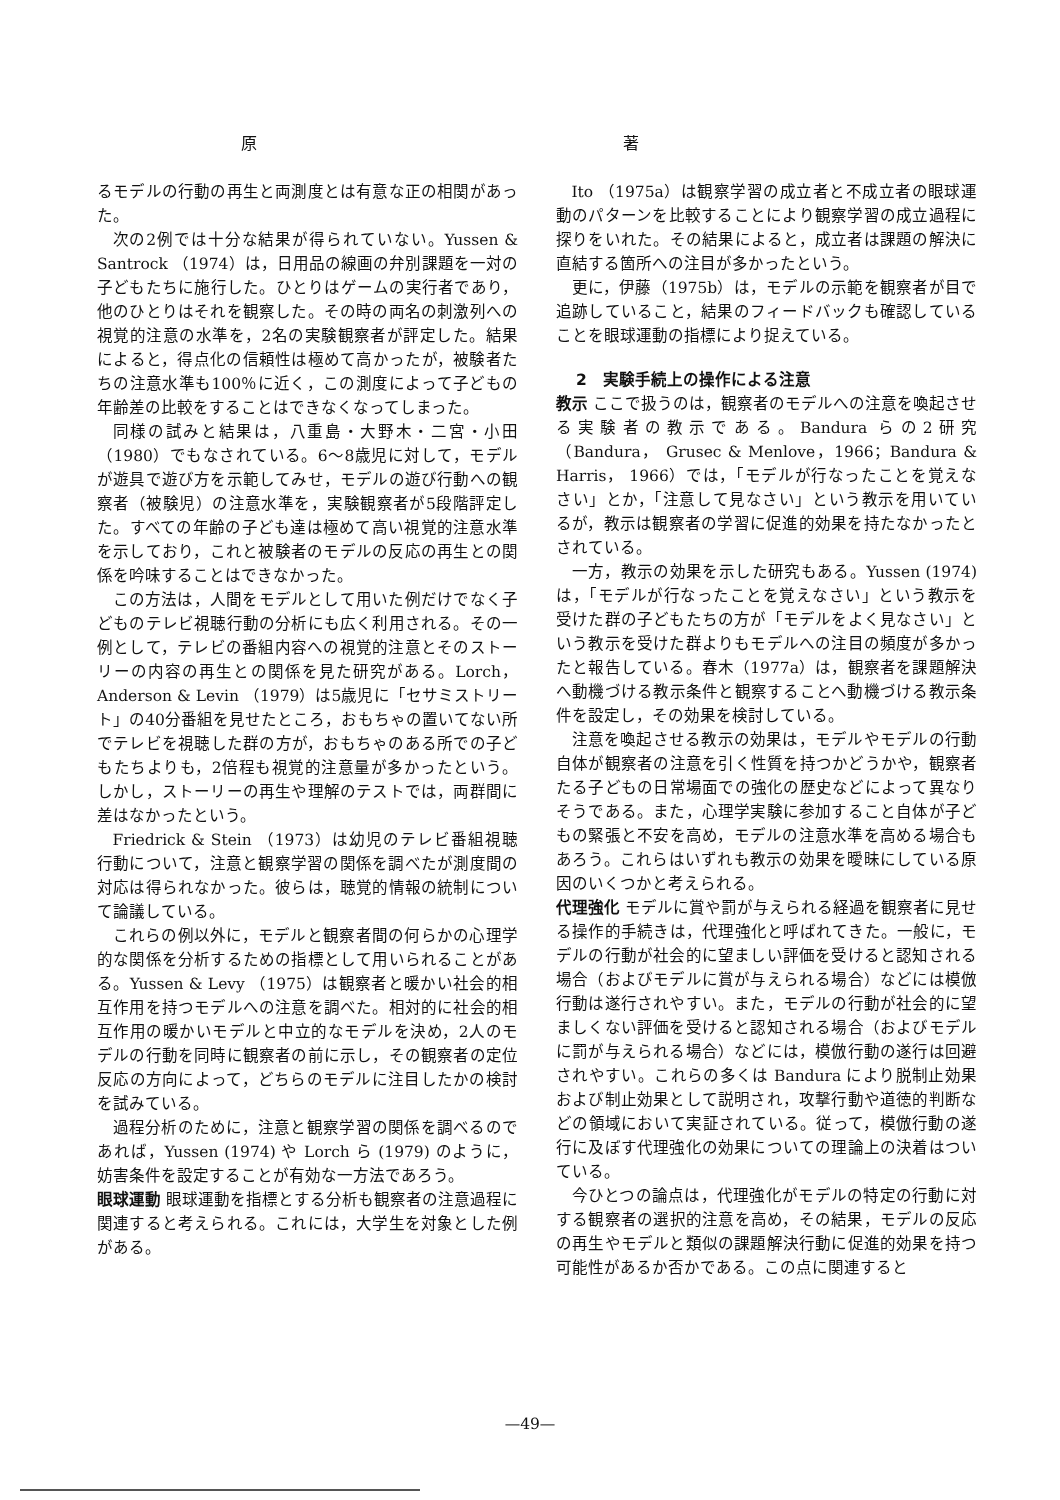原 著
るモデルの行動の再生と両測度とは有意な正の相関があった。
次の2例では十分な結果が得られていない。Yussen & Santrock （1974）は，日用品の線画の弁別課題を一対の子どもたちに施行した。ひとりはゲームの実行者であり，他のひとりはそれを観察した。その時の両名の刺激列への視覚的注意の水準を，2名の実験観察者が評定した。結果によると，得点化の信頼性は極めて高かったが，被験者たちの注意水準も100％に近く，この測度によって子どもの年齢差の比較をすることはできなくなってしまった。
同様の試みと結果は，八重島・大野木・二宮・小田（1980）でもなされている。6～8歳児に対して，モデルが遊具で遊び方を示範してみせ，モデルの遊び行動への観察者（被験児）の注意水準を，実験観察者が5段階評定した。すべての年齢の子ども達は極めて高い視覚的注意水準を示しており，これと被験者のモデルの反応の再生との関係を吟味することはできなかった。
この方法は，人間をモデルとして用いた例だけでなく子どものテレビ視聴行動の分析にも広く利用される。その一例として，テレビの番組内容への視覚的注意とそのストーリーの内容の再生との関係を見た研究がある。Lorch， Anderson & Levin （1979）は5歳児に「セサミストリート」の40分番組を見せたところ，おもちゃの置いてない所でテレビを視聴した群の方が，おもちゃのある所での子どもたちよりも，2倍程も視覚的注意量が多かったという。しかし，ストーリーの再生や理解のテストでは，両群間に差はなかったという。
Friedrick & Stein （1973）は幼児のテレビ番組視聴行動について，注意と観察学習の関係を調べたが測度間の対応は得られなかった。彼らは，聴覚的情報の統制について論議している。
これらの例以外に，モデルと観察者間の何らかの心理学的な関係を分析するための指標として用いられることがある。Yussen & Levy （1975）は観察者と暖かい社会的相互作用を持つモデルへの注意を調べた。相対的に社会的相互作用の暖かいモデルと中立的なモデルを決め，2人のモデルの行動を同時に観察者の前に示し，その観察者の定位反応の方向によって，どちらのモデルに注目したかの検討を試みている。
過程分析のために，注意と観察学習の関係を調べるのであれば，Yussen (1974) や Lorch ら (1979) のように，妨害条件を設定することが有効な一方法であろう。
眼球運動 眼球運動を指標とする分析も観察者の注意過程に関連すると考えられる。これには，大学生を対象とした例がある。
Ito （1975a）は観察学習の成立者と不成立者の眼球運動のパターンを比較することにより観察学習の成立過程に探りをいれた。その結果によると，成立者は課題の解決に直結する箇所への注目が多かったという。
更に，伊藤（1975b）は，モデルの示範を観察者が目で追跡していること，結果のフィードバックも確認していることを眼球運動の指標により捉えている。
2　実験手続上の操作による注意
教示 ここで扱うのは，観察者のモデルへの注意を喚起させる実験者の教示である。Bandura らの2研究（Bandura， Grusec & Menlove，1966；Bandura & Harris， 1966）では，「モデルが行なったことを覚えなさい」とか，「注意して見なさい」という教示を用いているが，教示は観察者の学習に促進的効果を持たなかったとされている。
一方，教示の効果を示した研究もある。Yussen (1974) は，「モデルが行なったことを覚えなさい」という教示を受けた群の子どもたちの方が「モデルをよく見なさい」という教示を受けた群よりもモデルへの注目の頻度が多かったと報告している。春木（1977a）は，観察者を課題解決へ動機づける教示条件と観察することへ動機づける教示条件を設定し，その効果を検討している。
注意を喚起させる教示の効果は，モデルやモデルの行動自体が観察者の注意を引く性質を持つかどうかや，観察者たる子どもの日常場面での強化の歴史などによって異なりそうである。また，心理学実験に参加すること自体が子どもの緊張と不安を高め，モデルの注意水準を高める場合もあろう。これらはいずれも教示の効果を曖昧にしている原因のいくつかと考えられる。
代理強化 モデルに賞や罰が与えられる経過を観察者に見せる操作的手続きは，代理強化と呼ばれてきた。一般に，モデルの行動が社会的に望ましい評価を受けると認知される場合（およびモデルに賞が与えられる場合）などには模倣行動は遂行されやすい。また，モデルの行動が社会的に望ましくない評価を受けると認知される場合（およびモデルに罰が与えられる場合）などには，模倣行動の遂行は回避されやすい。これらの多くは Bandura により脱制止効果および制止効果として説明され，攻撃行動や道徳的判断などの領域において実証されている。従って，模倣行動の遂行に及ぼす代理強化の効果についての理論上の決着はついている。
今ひとつの論点は，代理強化がモデルの特定の行動に対する観察者の選択的注意を高め，その結果，モデルの反応の再生やモデルと類似の課題解決行動に促進的効果を持つ可能性があるか否かである。この点に関連すると
—49—